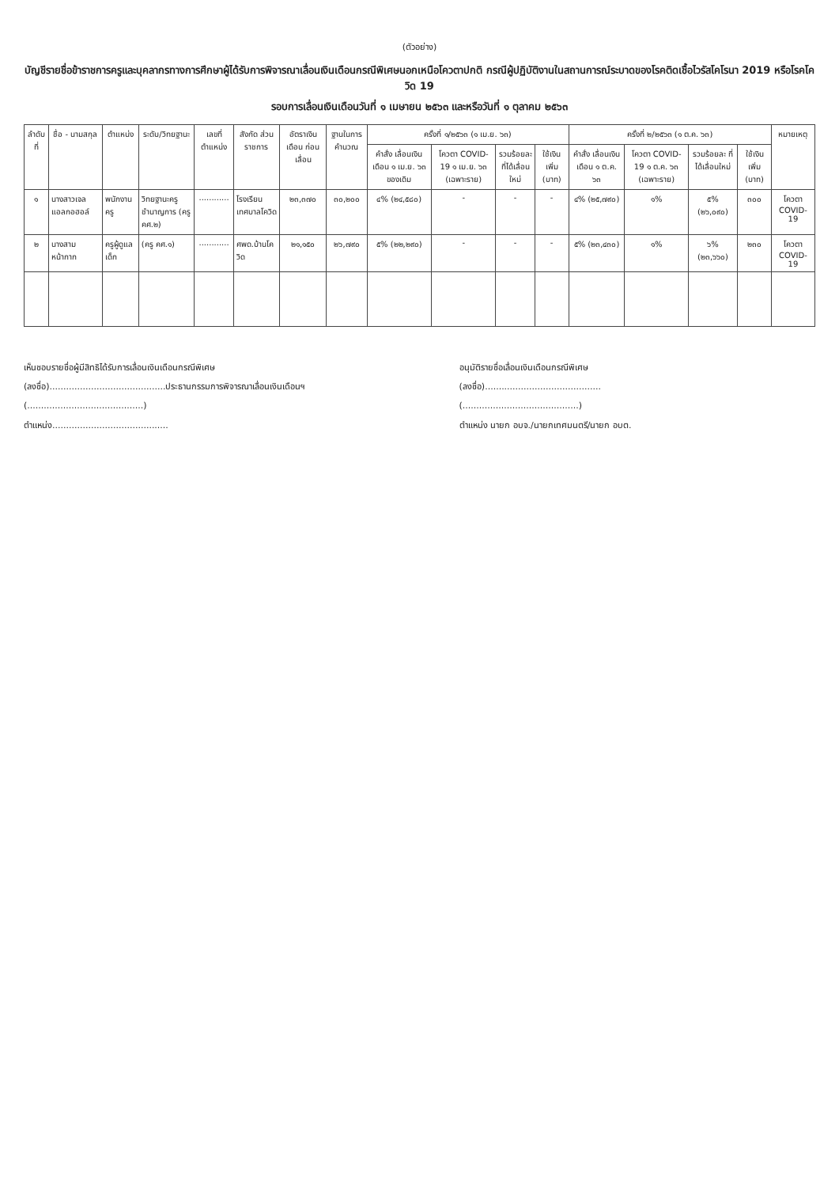(ตัวอย่าง)
บัญชีรายชื่อข้าราชการครูและบุคลากรทางการศึกษาผู้ได้รับการพิจารณาเลื่อนเงินเดือนกรณีพิเศษนอกเหนือโควตาปกติ กรณีผู้ปฏิบัติงานในสถานการณ์ระบาดของโรคติดเชื้อไวรัสโคโรนา 2019 หรือโรคโควิด 19
รอบการเลื่อนเงินเดือนวันที่ ๑ เมษายน ๒๕๖๓ และหรือวันที่ ๑ ตุลาคม ๒๕๖๓
| ลำดับที่ | ชื่อ - นามสกุล | ตำแหน่ง | ระดับ/วิทยฐานะ | เลขที่ตำแหน่ง | สังกัด ส่วนราชการ | อัตราเงินเดือน ก่อนเลื่อน | ฐานในการ คำนวณ | ครั้งที่ ๑/๒๕๖๓ (๑ เม.ย. ๖๓) | | | | ครั้งที่ ๒/๒๕๖๓ (๑ ต.ค. ๖๓) | | | | หมายเหตุ |
| --- | --- | --- | --- | --- | --- | --- | --- | --- | --- | --- | --- | --- | --- | --- | --- | --- |
| | | | | | | | | คำสั่ง เลื่อนเงินเดือน ๑ เม.ย. ๖๓ ของเดิม | โควตา COVID-19 ๑ เม.ย. ๖๓ (เฉพาะราย) | รวมร้อยละ ที่ได้เลื่อนใหม่ | ใช้เงินเพิ่ม (บาท) | คำสั่ง เลื่อนเงินเดือน ๑ ต.ค. ๖๓ | โควตา COVID-19 ๑ ต.ค. ๖๓ (เฉพาะราย) | รวมร้อยละ ที่ได้เลื่อนใหม่ | ใช้เงินเพิ่ม (บาท) | |
| ๑ | นางสาวเจล แอลกอฮอล์ | พนักงานครู | วิทยฐานะครูชำนาญการ (ครู คศ.๒) | ............ | โรงเรียนเทศบาลโควิด | ๒๓,๓๗๐ | ๓๐,๒๐๐ | ๔% (๒๔,๕๘๐) | - | - | - | ๔% (๒๕,๗๙๐) | ๑% | ๕% (๒๖,๐๙๐) | ๓๐๐ | โควตา COVID-19 |
| ๒ | นางสาม หน้ากาก | ครูผู้ดูแลเด็ก | (ครู คศ.๑) | ............ | ศพด.บ้านโควิด | ๒๑,๑๕๐ | ๒๖,๗๙๐ | ๕% (๒๒,๒๙๐) | - | - | - | ๕% (๒๓,๔๓๐) | ๑% | ๖% (๒๓,๖๖๐) | ๒๓๐ | โควตา COVID-19 |
เห็นชอบรายชื่อผู้มีสิทธิได้รับการเลื่อนเงินเดือนกรณีพิเศษ
(ลงชื่อ)..........................................ประธานกรรมการพิจารณาเลื่อนเงินเดือนฯ
(..........................................)
ตำแหน่ง..........................................
อนุมัติรายชื่อเลื่อนเงินเดือนกรณีพิเศษ
(ลงชื่อ)..........................................
(..........................................)
ตำแหน่ง นายก อบจ./นายกเทศมนตรี/นายก อบต.